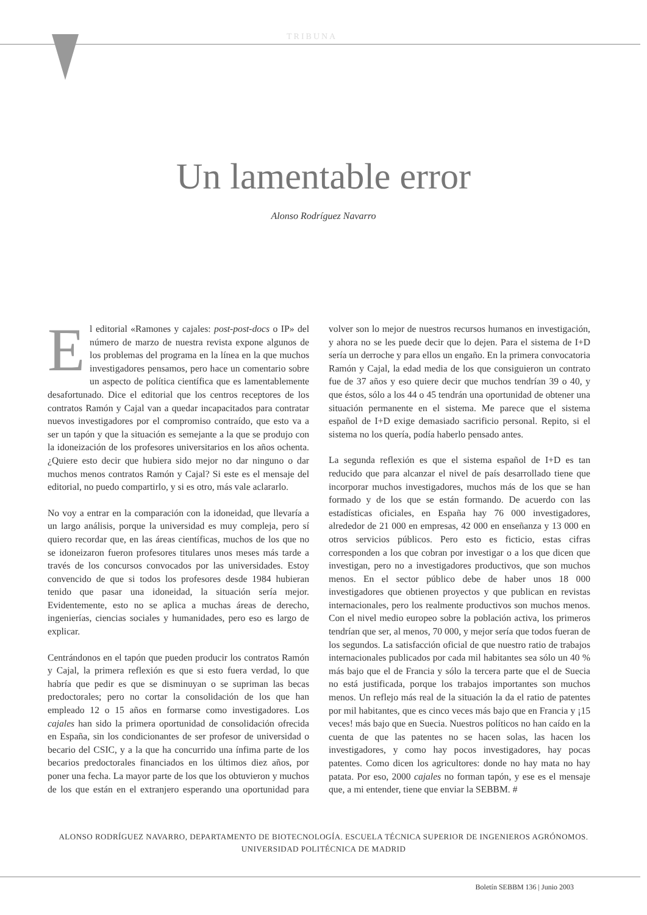TRIBUNA
Un lamentable error
Alonso Rodríguez Navarro
El editorial «Ramones y cajales: post-post-docs o IP» del número de marzo de nuestra revista expone algunos de los problemas del programa en la línea en la que muchos investigadores pensamos, pero hace un comentario sobre un aspecto de política científica que es lamentablemente desafortunado. Dice el editorial que los centros receptores de los contratos Ramón y Cajal van a quedar incapacitados para contratar nuevos investigadores por el compromiso contraído, que esto va a ser un tapón y que la situación es semejante a la que se produjo con la idoneización de los profesores universitarios en los años ochenta. ¿Quiere esto decir que hubiera sido mejor no dar ninguno o dar muchos menos contratos Ramón y Cajal? Si este es el mensaje del editorial, no puedo compartirlo, y si es otro, más vale aclararlo.
No voy a entrar en la comparación con la idoneidad, que llevaría a un largo análisis, porque la universidad es muy compleja, pero sí quiero recordar que, en las áreas científicas, muchos de los que no se idoneizaron fueron profesores titulares unos meses más tarde a través de los concursos convocados por las universidades. Estoy convencido de que si todos los profesores desde 1984 hubieran tenido que pasar una idoneidad, la situación sería mejor. Evidentemente, esto no se aplica a muchas áreas de derecho, ingenierías, ciencias sociales y humanidades, pero eso es largo de explicar.
Centrándonos en el tapón que pueden producir los contratos Ramón y Cajal, la primera reflexión es que si esto fuera verdad, lo que habría que pedir es que se disminuyan o se supriman las becas predoctorales; pero no cortar la consolidación de los que han empleado 12 o 15 años en formarse como investigadores. Los cajales han sido la primera oportunidad de consolidación ofrecida en España, sin los condicionantes de ser profesor de universidad o becario del CSIC, y a la que ha concurrido una ínfima parte de los becarios predoctorales financiados en los últimos diez años, por poner una fecha. La mayor parte de los que los obtuvieron y muchos de los que están en el extranjero esperando una oportunidad para volver son lo mejor de nuestros recursos humanos en investigación, y ahora no se les puede decir que lo dejen. Para el sistema de I+D sería un derroche y para ellos un engaño. En la primera convocatoria Ramón y Cajal, la edad media de los que consiguieron un contrato fue de 37 años y eso quiere decir que muchos tendrían 39 o 40, y que éstos, sólo a los 44 o 45 tendrán una oportunidad de obtener una situación permanente en el sistema. Me parece que el sistema español de I+D exige demasiado sacrificio personal. Repito, si el sistema no los quería, podía haberlo pensado antes.
La segunda reflexión es que el sistema español de I+D es tan reducido que para alcanzar el nivel de país desarrollado tiene que incorporar muchos investigadores, muchos más de los que se han formado y de los que se están formando. De acuerdo con las estadísticas oficiales, en España hay 76 000 investigadores, alrededor de 21 000 en empresas, 42 000 en enseñanza y 13 000 en otros servicios públicos. Pero esto es ficticio, estas cifras corresponden a los que cobran por investigar o a los que dicen que investigan, pero no a investigadores productivos, que son muchos menos. En el sector público debe de haber unos 18 000 investigadores que obtienen proyectos y que publican en revistas internacionales, pero los realmente productivos son muchos menos. Con el nivel medio europeo sobre la población activa, los primeros tendrían que ser, al menos, 70 000, y mejor sería que todos fueran de los segundos. La satisfacción oficial de que nuestro ratio de trabajos internacionales publicados por cada mil habitantes sea sólo un 40 % más bajo que el de Francia y sólo la tercera parte que el de Suecia no está justificada, porque los trabajos importantes son muchos menos. Un reflejo más real de la situación la da el ratio de patentes por mil habitantes, que es cinco veces más bajo que en Francia y ¡15 veces! más bajo que en Suecia. Nuestros políticos no han caído en la cuenta de que las patentes no se hacen solas, las hacen los investigadores, y como hay pocos investigadores, hay pocas patentes. Como dicen los agricultores: donde no hay mata no hay patata. Por eso, 2000 cajales no forman tapón, y ese es el mensaje que, a mi entender, tiene que enviar la SEBBM. #
ALONSO RODRÍGUEZ NAVARRO, DEPARTAMENTO DE BIOTECNOLOGÍA. ESCUELA TÉCNICA SUPERIOR DE INGENIEROS AGRÓNOMOS.
UNIVERSIDAD POLITÉCNICA DE MADRID
Boletín SEBBM 136 | Junio 2003